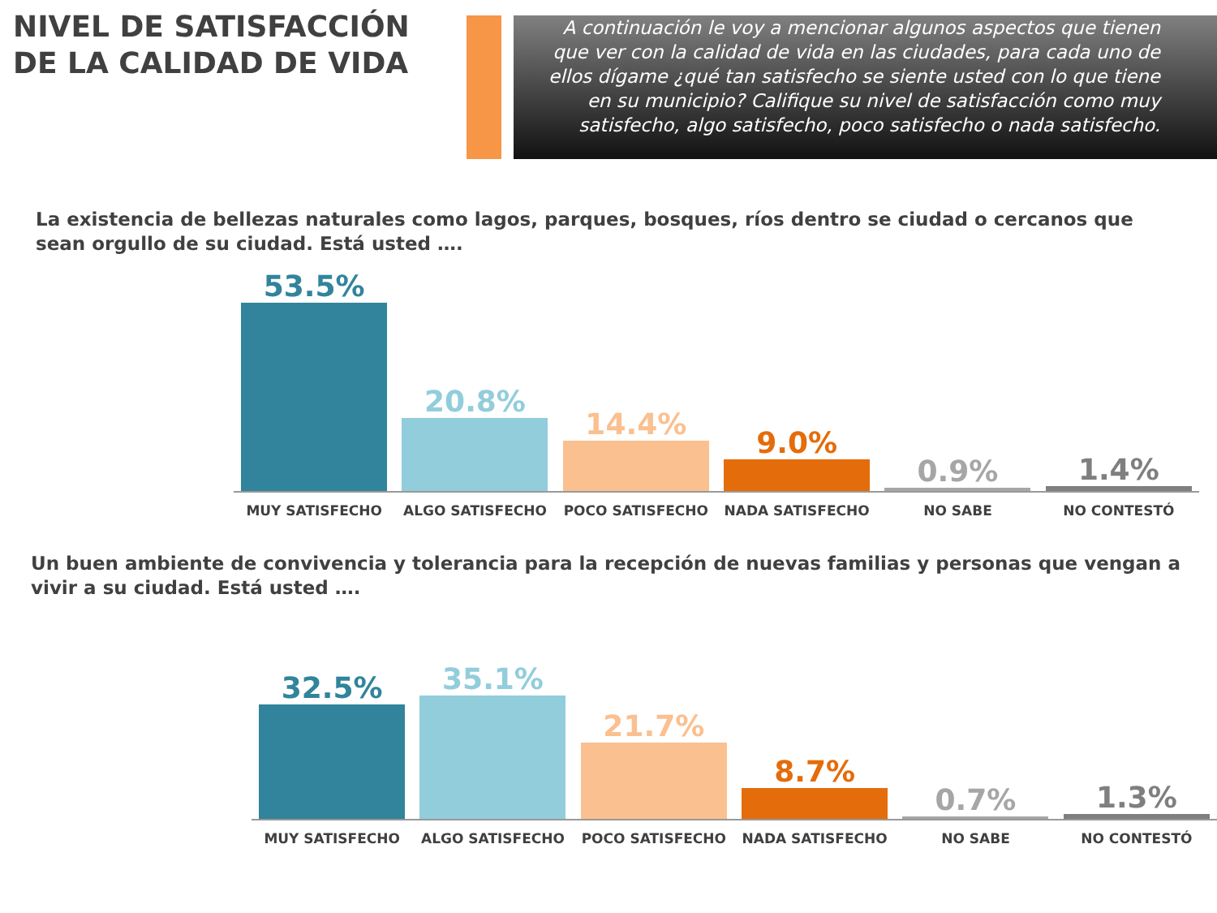NIVEL DE SATISFACCIÓN DE LA CALIDAD DE VIDA
A continuación le voy a mencionar algunos aspectos que tienen que ver con la calidad de vida en las ciudades, para cada uno de ellos dígame ¿qué tan satisfecho se siente usted con lo que tiene en su municipio? Califique su nivel de satisfacción como muy satisfecho, algo satisfecho, poco satisfecho o nada satisfecho.
La existencia de bellezas naturales como lagos, parques, bosques, ríos dentro se ciudad o cercanos que sean orgullo de su ciudad. Está usted ….
53.5% 20.8% 14.4% 9.0% 0.9% 1.4%
MUY SATISFECHO ALGO SATISFECHO POCO SATISFECHO NADA SATISFECHO NO SABE NO CONTESTÓ
Un buen ambiente de convivencia y tolerancia para la recepción de nuevas familias y personas que vengan a vivir a su ciudad. Está usted ….
32.5% 35.1% 21.7% 8.7% 0.7% 1.3%
MUY SATISFECHO ALGO SATISFECHO POCO SATISFECHO NADA SATISFECHO NO SABE NO CONTESTÓ